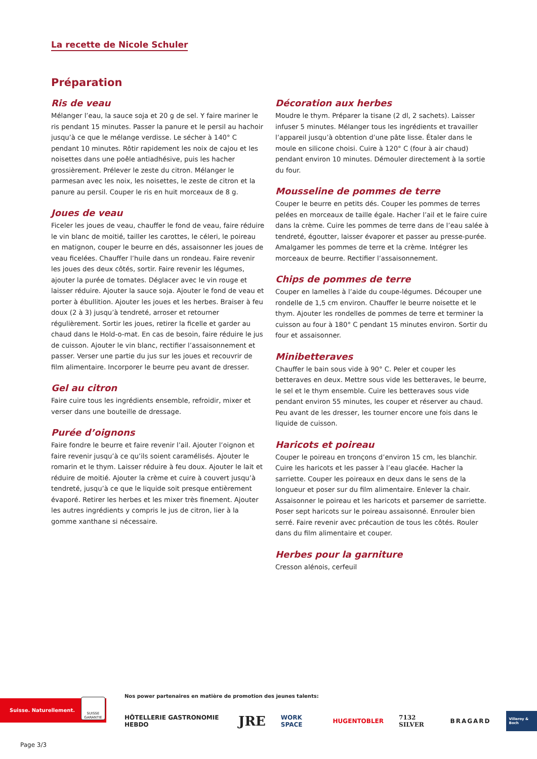La recette de Nicole Schuler
Préparation
Ris de veau
Mélanger l’eau, la sauce soja et 20 g de sel. Y faire mariner le ris pendant 15 minutes. Passer la panure et le persil au hachoir jusqu’à ce que le mélange verdisse. Le sécher à 140° C pendant 10 minutes. Rôtir rapidement les noix de cajou et les noisettes dans une poêle antiadhésive, puis les hacher grossièrement. Prélever le zeste du citron. Mélanger le parmesan avec les noix, les noisettes, le zeste de citron et la panure au persil. Couper le ris en huit morceaux de 8 g.
Joues de veau
Ficeler les joues de veau, chauffer le fond de veau, faire réduire le vin blanc de moitié, tailler les carottes, le céleri, le poireau en matignon, couper le beurre en dés, assaisonner les joues de veau ficelées. Chauffer l’huile dans un rondeau. Faire revenir les joues des deux côtés, sortir. Faire revenir les légumes, ajouter la purée de tomates. Déglacer avec le vin rouge et laisser réduire. Ajouter la sauce soja. Ajouter le fond de veau et porter à ébullition. Ajouter les joues et les herbes. Braiser à feu doux (2 à 3) jusqu’à tendreté, arroser et retourner régulièrement. Sortir les joues, retirer la ficelle et garder au chaud dans le Hold-o-mat. En cas de besoin, faire réduire le jus de cuisson. Ajouter le vin blanc, rectifier l’assaisonnement et passer. Verser une partie du jus sur les joues et recouvrir de film alimentaire. Incorporer le beurre peu avant de dresser.
Gel au citron
Faire cuire tous les ingrédients ensemble, refroidir, mixer et verser dans une bouteille de dressage.
Purée d’oignons
Faire fondre le beurre et faire revenir l’ail. Ajouter l’oignon et faire revenir jusqu’à ce qu’ils soient caramélisés. Ajouter le romarin et le thym. Laisser réduire à feu doux. Ajouter le lait et réduire de moitié. Ajouter la crème et cuire à couvert jusqu’à tendreté, jusqu’à ce que le liquide soit presque entièrement évaporé. Retirer les herbes et les mixer très finement. Ajouter les autres ingrédients y compris le jus de citron, lier à la gomme xanthane si nécessaire.
Décoration aux herbes
Moudre le thym. Préparer la tisane (2 dl, 2 sachets). Laisser infuser 5 minutes. Mélanger tous les ingrédients et travailler l’appareil jusqu’à obtention d’une pâte lisse. Étaler dans le moule en silicone choisi. Cuire à 120° C (four à air chaud) pendant environ 10 minutes. Démouler directement à la sortie du four.
Mousseline de pommes de terre
Couper le beurre en petits dés. Couper les pommes de terres pelées en morceaux de taille égale. Hacher l’ail et le faire cuire dans la crème. Cuire les pommes de terre dans de l’eau salée à tendreté, égoutter, laisser évaporer et passer au presse-purée. Amalgamer les pommes de terre et la crème. Intégrer les morceaux de beurre. Rectifier l’assaisonnement.
Chips de pommes de terre
Couper en lamelles à l’aide du coupe-légumes. Découper une rondelle de 1,5 cm environ. Chauffer le beurre noisette et le thym. Ajouter les rondelles de pommes de terre et terminer la cuisson au four à 180° C pendant 15 minutes environ. Sortir du four et assaisonner.
Minibetteraves
Chauffer le bain sous vide à 90° C. Peler et couper les betteraves en deux. Mettre sous vide les betteraves, le beurre, le sel et le thym ensemble. Cuire les betteraves sous vide pendant environ 55 minutes, les couper et réserver au chaud. Peu avant de les dresser, les tourner encore une fois dans le liquide de cuisson.
Haricots et poireau
Couper le poireau en tronçons d’environ 15 cm, les blanchir. Cuire les haricots et les passer à l’eau glacée. Hacher la sarriette. Couper les poireaux en deux dans le sens de la longueur et poser sur du film alimentaire. Enlever la chair. Assaisonner le poireau et les haricots et parsemer de sarriette. Poser sept haricots sur le poireau assaisonné. Enrouler bien serré. Faire revenir avec précaution de tous les côtés. Rouler dans du film alimentaire et couper.
Herbes pour la garniture
Cresson alénois, cerfeuil
Suisse. Naturellement.
SUISSE GARANTIE
Nos power partenaires en matière de promotion des jeunes talents:
HÔTELLERIE GASTRONOMIE HEBDO JRE WORK SPACE HUGENTOBLER 7132 SILVER BRAGARD Villeroy & Boch
Page 3/3